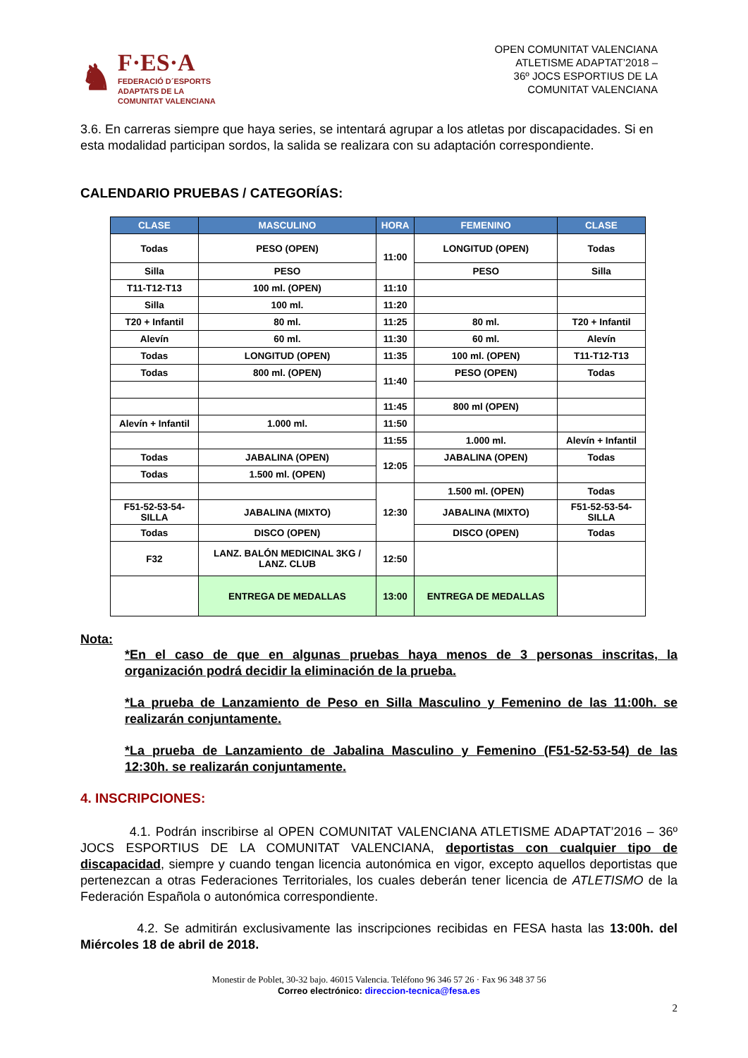♞
F·ES·A
FEDERACIÓ D´ESPORTS
ADAPTATS DE LA
COMUNITAT VALENCIANA
OPEN COMUNITAT VALENCIANA
ATLETISME ADAPTAT’2018 –
36º JOCS ESPORTIUS DE LA
COMUNITAT VALENCIANA
3.6. En carreras siempre que haya series, se intentará agrupar a los atletas por discapacidades. Si en esta modalidad participan sordos, la salida se realizara con su adaptación correspondiente.
CALENDARIO PRUEBAS / CATEGORÍAS:
| CLASE | MASCULINO | HORA | FEMENINO | CLASE |
| --- | --- | --- | --- | --- |
| Todas | PESO (OPEN) | 11:00 | LONGITUD (OPEN) | Todas |
| Silla | PESO | | PESO | Silla |
| T11-T12-T13 | 100 ml. (OPEN) | 11:10 | | |
| Silla | 100 ml. | 11:20 | | |
| T20 + Infantil | 80 ml. | 11:25 | 80 ml. | T20 + Infantil |
| Alevín | 60 ml. | 11:30 | 60 ml. | Alevín |
| Todas | LONGITUD (OPEN) | 11:35 | 100 ml. (OPEN) | T11-T12-T13 |
| Todas | 800 ml. (OPEN) | 11:40 | PESO (OPEN) | Todas |
| | | 11:45 | 800 ml (OPEN) | |
| Alevín + Infantil | 1.000 ml. | 11:50 | | |
| | | 11:55 | 1.000 ml. | Alevín + Infantil |
| Todas | JABALINA (OPEN) | 12:05 | JABALINA (OPEN) | Todas |
| Todas | 1.500 ml. (OPEN) | | | |
| | | 12:30 | 1.500 ml. (OPEN) | Todas |
| F51-52-53-54- SILLA | JABALINA (MIXTO) | | JABALINA (MIXTO) | F51-52-53-54- SILLA |
| Todas | DISCO (OPEN) | | DISCO (OPEN) | Todas |
| F32 | LANZ. BALÓN MEDICINAL 3KG / LANZ. CLUB | 12:50 | | |
| | ENTREGA DE MEDALLAS | 13:00 | ENTREGA DE MEDALLAS | |
Nota:
*En el caso de que en algunas pruebas haya menos de 3 personas inscritas, la organización podrá decidir la eliminación de la prueba.
*La prueba de Lanzamiento de Peso en Silla Masculino y Femenino de las 11:00h. se realizarán conjuntamente.
*La prueba de Lanzamiento de Jabalina Masculino y Femenino (F51-52-53-54) de las 12:30h. se realizarán conjuntamente.
4. INSCRIPCIONES:
4.1. Podrán inscribirse al OPEN COMUNITAT VALENCIANA ATLETISME ADAPTAT’2016 – 36º JOCS ESPORTIUS DE LA COMUNITAT VALENCIANA, deportistas con cualquier tipo de discapacidad, siempre y cuando tengan licencia autonómica en vigor, excepto aquellos deportistas que pertenezcan a otras Federaciones Territoriales, los cuales deberán tener licencia de ATLETISMO de la Federación Española o autonómica correspondiente.
4.2. Se admitirán exclusivamente las inscripciones recibidas en FESA hasta las 13:00h. del Miércoles 18 de abril de 2018.
Monestir de Poblet, 30-32 bajo. 46015 Valencia. Teléfono 96 346 57 26 · Fax 96 348 37 56
Correo electrónico: direccion-tecnica@fesa.es
2